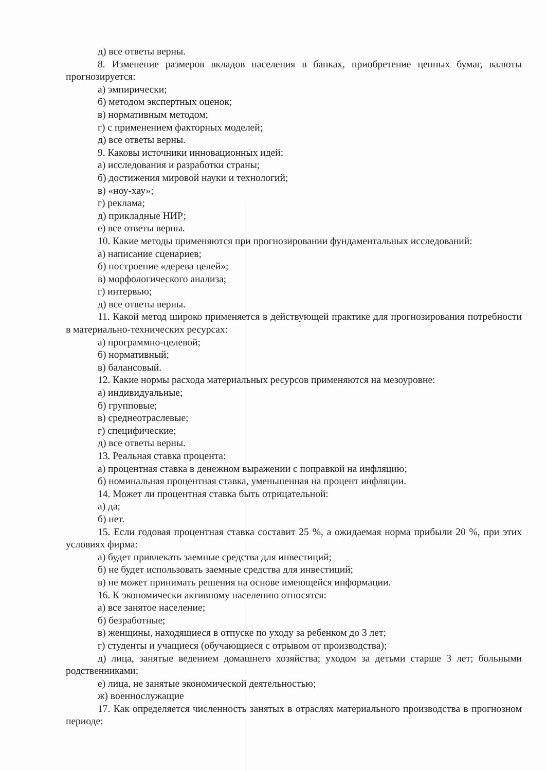д) все ответы верны.
8. Изменение размеров вкладов населения в банках, приобретение ценных бумаг, валюты прогнозируется:
а) эмпирически;
б) методом экспертных оценок;
в) нормативным методом;
г) с применением факторных моделей;
д) все ответы верны.
9. Каковы источники инновационных идей:
а) исследования и разработки страны;
б) достижения мировой науки и технологий;
в) «ноу-хау»;
г) реклама;
д) прикладные НИР;
е) все ответы верны.
10. Какие методы применяются при прогнозировании фундаментальных исследований:
а) написание сценариев;
б) построение «дерева целей»;
в) морфологического анализа;
г) интервью;
д) все ответы верны.
11. Какой метод широко применяется в действующей практике для прогнозирования потребности в материально-технических ресурсах:
а) программно-целевой;
б) нормативный;
в) балансовый.
12. Какие нормы расхода материальных ресурсов применяются на мезоуровне:
а) индивидуальные;
б) групповые;
в) среднеотраслевые;
г) специфические;
д) все ответы верны.
13. Реальная ставка процента:
а) процентная ставка в денежном выражении с поправкой на инфляцию;
б) номинальная процентная ставка, уменьшенная на процент инфляции.
14. Может ли процентная ставка быть отрицательной:
а) да;
б) нет.
15. Если годовая процентная ставка составит 25 %, а ожидаемая норма прибыли 20 %, при этих условиях фирма:
а) будет привлекать заемные средства для инвестиций;
б) не будет использовать заемные средства для инвестиций;
в) не может принимать решения на основе имеющейся информации.
16. К экономически активному населению относятся:
а) все занятое население;
б) безработные;
в) женщины, находящиеся в отпуске по уходу за ребенком до 3 лет;
г) студенты и учащиеся (обучающиеся с отрывом от производства);
д) лица, занятые ведением домашнего хозяйства; уходом за детьми старше 3 лет; больными родственниками;
е) лица, не занятые экономической деятельностью;
ж) военнослужащие
17. Как определяется численность занятых в отраслях материального производства в прогнозном периоде: